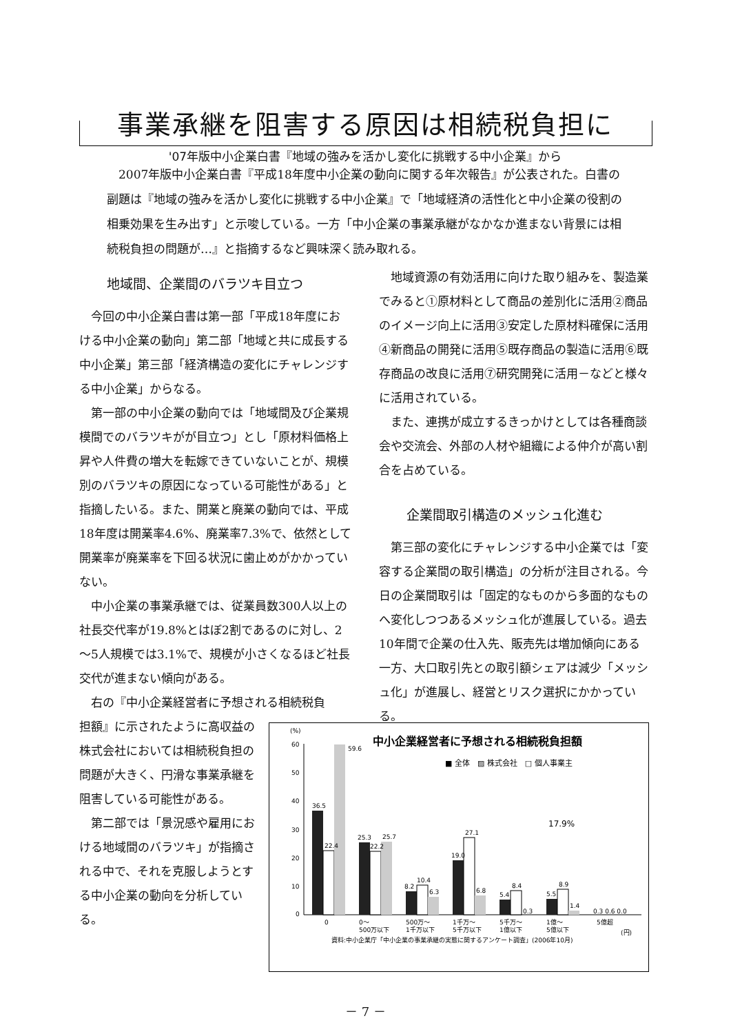事業承継を阻害する原因は相続税負担に
'07年版中小企業白書『地域の強みを活かし変化に挑戦する中小企業』から
2007年版中小企業白書『平成18年度中小企業の動向に関する年次報告』が公表された。白書の副題は『地域の強みを活かし変化に挑戦する中小企業』で「地域経済の活性化と中小企業の役割の相乗効果を生み出す」と示唆している。一方「中小企業の事業承継がなかなか進まない背景には相続税負担の問題が…』と指摘するなど興味深く読み取れる。
地域間、企業間のバラツキ目立つ
今回の中小企業白書は第一部「平成18年度における中小企業の動向」第二部「地域と共に成長する中小企業」第三部「経済構造の変化にチャレンジする中小企業」からなる。
第一部の中小企業の動向では「地域間及び企業規模間でのバラツキがが目立つ」とし「原材料価格上昇や人件費の増大を転嫁できていないことが、規模別のバラツキの原因になっている可能性がある」と指摘したいる。また、開業と廃業の動向では、平成18年度は開業率4.6%、廃業率7.3%で、依然として開業率が廃業率を下回る状況に歯止めがかかっていない。
中小企業の事業承継では、従業員数300人以上の社長交代率が19.8%とはぼ2割であるのに対し、2～5人規模では3.1%で、規模が小さくなるほど社長交代が進まない傾向がある。
右の『中小企業経営者に予想される相続税負
担額』に示されたように高収益の株式会社においては相続税負担の問題が大きく、円滑な事業承継を阻害している可能性がある。
第二部では「景況感や雇用における地域間のバラツキ」が指摘される中で、それを克服しようとする中小企業の動向を分析している。
地域資源の有効活用に向けた取り組みを、製造業でみると①原材料として商品の差別化に活用②商品のイメージ向上に活用③安定した原材料確保に活用④新商品の開発に活用⑤既存商品の製造に活用⑥既存商品の改良に活用⑦研究開発に活用－などと様々に活用されている。
また、連携が成立するきっかけとしては各種商談会や交流会、外部の人材や組織による仲介が高い割合を占めている。
企業間取引構造のメッシュ化進む
第三部の変化にチャレンジする中小企業では「変容する企業間の取引構造」の分析が注目される。今日の企業間取引は「固定的なものから多面的なものへ変化しつつあるメッシュ化が進展している。過去10年間で企業の仕入先、販売先は増加傾向にある一方、大口取引先との取引額シェアは減少「メッシュ化」が進展し、経営とリスク選択にかかっている。
中小企業経営者に予想される相続税負担額
■ 全体　▨ 株式会社　□ 個人事業主
(%)
60
50
40
30
20
10
0
36.5
22.4
59.6
25.3
22.2
25.7
8.2
10.4
6.3
19.0
27.1
6.8
5.4
8.4
0.3
5.5
8.9
1.4
0.3 0.6 0.0
17.9%
0
0～
500万以下
500万～
1千万以下
1千万～
5千万以下
5千万～
1億以下
1億～
5億以下
5億超
(円)
資料:中小企業庁「中小企業の事業承継の実態に関するアンケート調査」(2006年10月)
－ 7 －